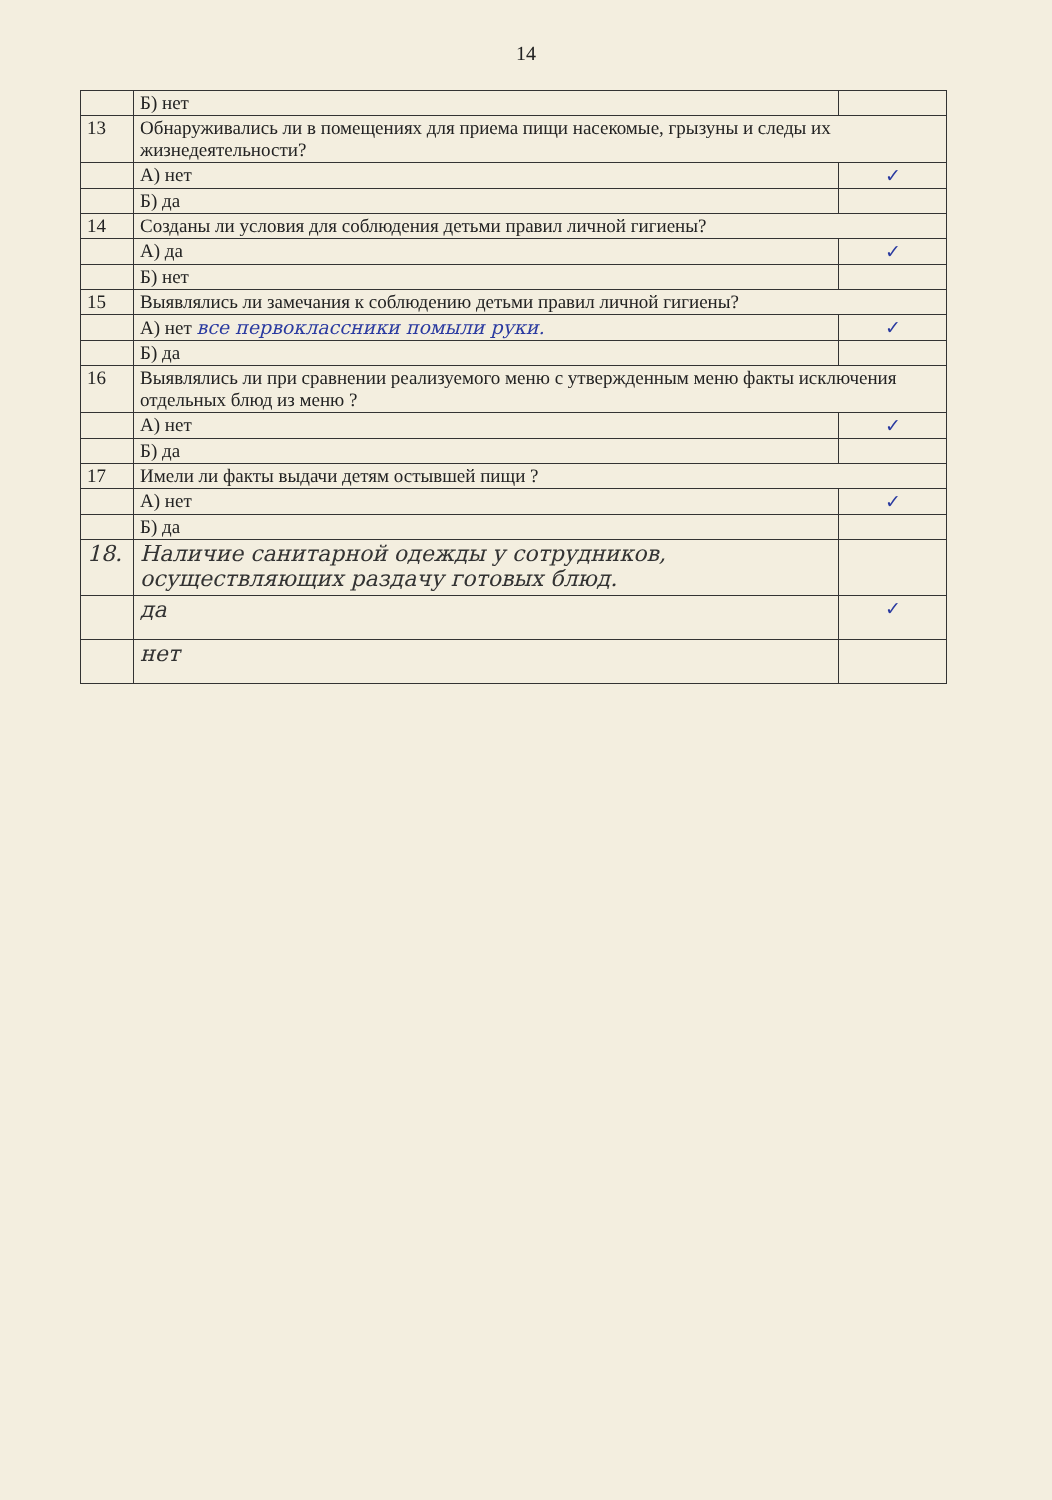14
| | Б) нет | |
| 13 | Обнаруживались ли в помещениях для приема пищи насекомые, грызуны и следы их жизнедеятельности? | |
| | А) нет | ✓ |
| | Б) да | |
| 14 | Созданы ли условия для соблюдения детьми правил личной гигиены? | |
| | А) да | ✓ |
| | Б) нет | |
| 15 | Выявлялись ли замечания к соблюдению детьми правил личной гигиены? | |
| | А) нет все первоклассники помыли руки. | ✓ |
| | Б) да | |
| 16 | Выявлялись ли при сравнении реализуемого меню с утвержденным меню факты исключения отдельных блюд из меню ? | |
| | А) нет | ✓ |
| | Б) да | |
| 17 | Имели ли факты выдачи детям остывшей пищи ? | |
| | А) нет | ✓ |
| | Б) да | |
| 18. | Наличие санитарной одежды у сотрудников, осуществляющих раздачу готовых блюд. | |
| | да | ✓ |
| | нет | |